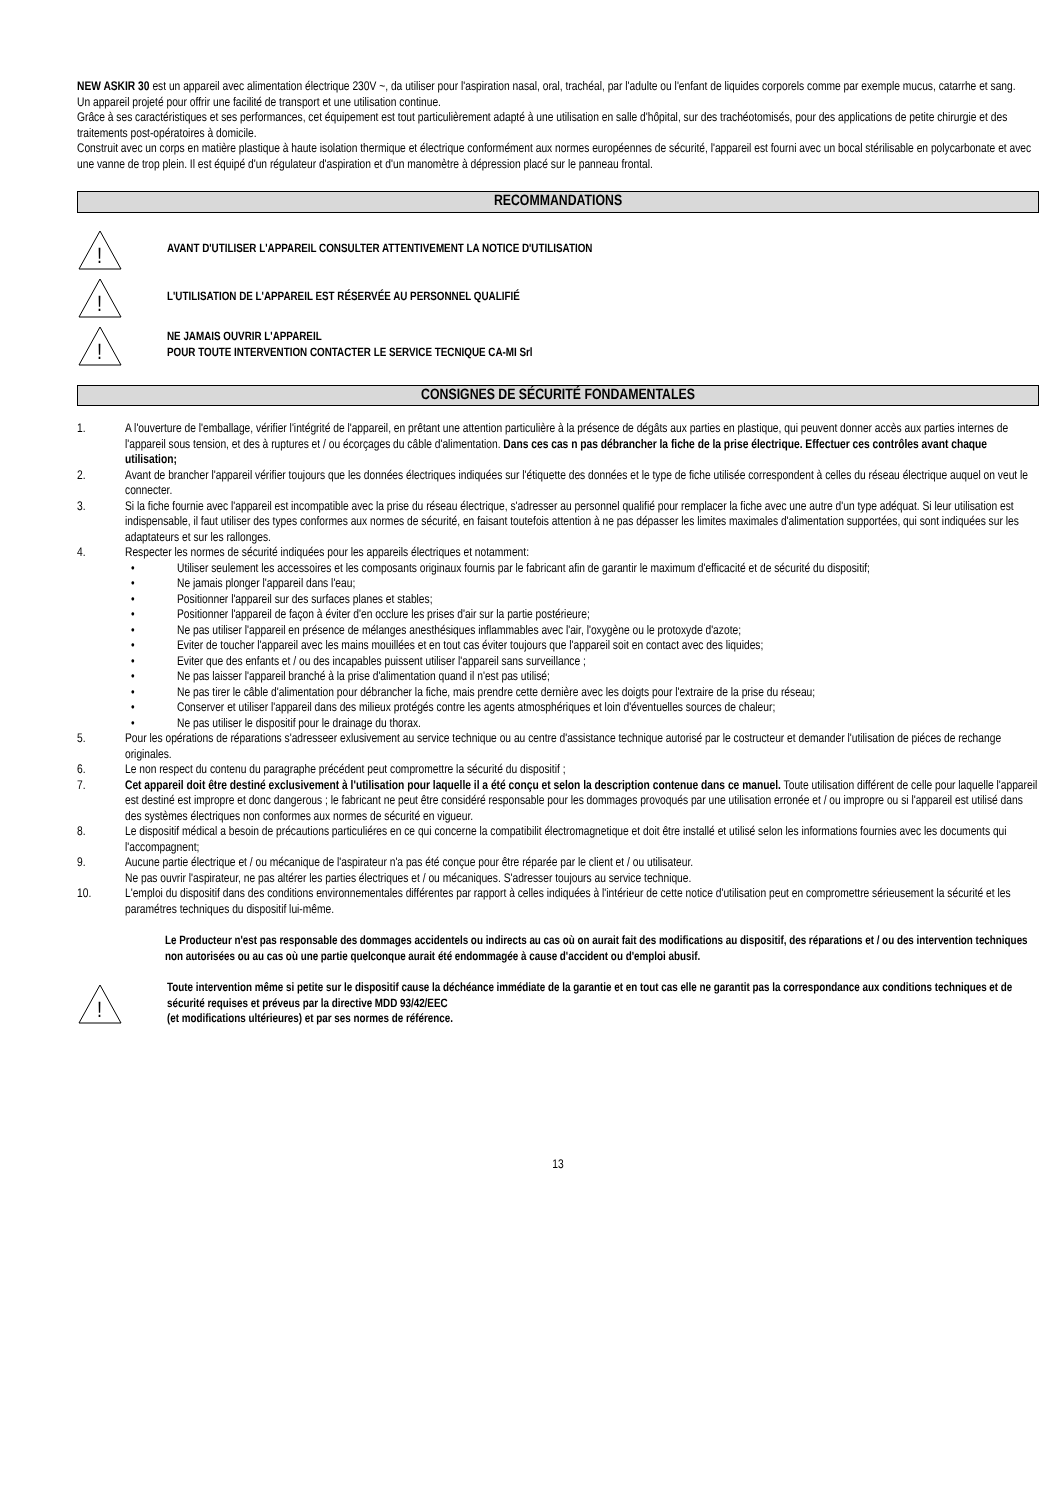NEW ASKIR 30 est un appareil avec alimentation électrique 230V ~, da utiliser pour l'aspiration nasal, oral, trachéal, par l'adulte ou l'enfant de liquides corporels comme par exemple mucus, catarrhe et sang.
Un appareil projeté pour offrir une facilité de transport et une utilisation continue.
Grâce à ses caractéristiques et ses performances, cet équipement est tout particulièrement adapté à une utilisation en salle d'hôpital, sur des trachéotomisés, pour des applications de petite chirurgie et des traitements post-opératoires à domicile.
Construit avec un corps en matière plastique à haute isolation thermique et électrique conformément aux normes européennes de sécurité, l'appareil est fourni avec un bocal stérilisable en polycarbonate et avec une vanne de trop plein. Il est équipé d'un régulateur d'aspiration et d'un manomètre à dépression placé sur le panneau frontal.
RECOMMANDATIONS
!
AVANT D'UTILISER L'APPAREIL CONSULTER ATTENTIVEMENT LA NOTICE D'UTILISATION
!
L'UTILISATION DE L'APPAREIL EST RÉSERVÉE AU PERSONNEL QUALIFIÉ
!
NE JAMAIS OUVRIR L'APPAREIL
POUR TOUTE INTERVENTION CONTACTER LE SERVICE TECNIQUE CA-MI Srl
CONSIGNES DE SÉCURITÉ FONDAMENTALES
1. A l'ouverture de l'emballage, vérifier l'intégrité de l'appareil, en prêtant une attention particulière à la présence de dégâts aux parties en plastique, qui peuvent donner accès aux parties internes de l'appareil sous tension, et des à ruptures et / ou écorçages du câble d'alimentation. Dans ces cas n pas débrancher la fiche de la prise électrique. Effectuer ces contrôles avant chaque utilisation;
2. Avant de brancher l'appareil vérifier toujours que les données électriques indiquées sur l'étiquette des données et le type de fiche utilisée correspondent à celles du réseau électrique auquel on veut le connecter.
3. Si la fiche fournie avec l'appareil est incompatible avec la prise du réseau électrique, s'adresser au personnel qualifié pour remplacer la fiche avec une autre d'un type adéquat. Si leur utilisation est indispensable, il faut utiliser des types conformes aux normes de sécurité, en faisant toutefois attention à ne pas dépasser les limites maximales d'alimentation supportées, qui sont indiquées sur les adaptateurs et sur les rallonges.
4. Respecter les normes de sécurité indiquées pour les appareils électriques et notamment:
• Utiliser seulement les accessoires et les composants originaux fournis par le fabricant afin de garantir le maximum d'efficacité et de sécurité du dispositif;
• Ne jamais plonger l'appareil dans l'eau;
• Positionner l'appareil sur des surfaces planes et stables;
• Positionner l'appareil de façon à éviter d'en occlure les prises d'air sur la partie postérieure;
• Ne pas utiliser l'appareil en présence de mélanges anesthésiques inflammables avec l'air, l'oxygène ou le protoxyde d'azote;
• Eviter de toucher l'appareil avec les mains mouillées et en tout cas éviter toujours que l'appareil soit en contact avec des liquides;
• Eviter que des enfants et / ou des incapables puissent utiliser l'appareil sans surveillance ;
• Ne pas laisser l'appareil branché à la prise d'alimentation quand il n'est pas utilisé;
• Ne pas tirer le câble d'alimentation pour débrancher la fiche, mais prendre cette dernière avec les doigts pour l'extraire de la prise du réseau;
• Conserver et utiliser l'appareil dans des milieux protégés contre les agents atmosphériques et loin d'éventuelles sources de chaleur;
• Ne pas utiliser le dispositif pour le drainage du thorax.
5. Pour les opérations de réparations s'adresseer exlusivement au service technique ou au centre d'assistance technique autorisé par le costructeur et demander l'utilisation de piéces de rechange originales.
6. Le non respect du contenu du paragraphe précédent peut compromettre la sécurité du dispositif ;
7. Cet appareil doit être destiné exclusivement à l'utilisation pour laquelle il a été conçu et selon la description contenue dans ce manuel. Toute utilisation différent de celle pour laquelle l'appareil est destiné est impropre et donc dangerous ; le fabricant ne peut être considéré responsable pour les dommages provoqués par une utilisation erronée et / ou impropre ou si l'appareil est utilisé dans des systèmes électriques non conformes aux normes de sécurité en vigueur.
8. Le dispositif médical a besoin de précautions particuliéres en ce qui concerne la compatibilit électromagnetique et doit être installé et utilisé selon les informations fournies avec les documents qui l'accompagnent;
9. Aucune partie électrique et / ou mécanique de l'aspirateur n'a pas été conçue pour être réparée par le client et / ou utilisateur.
Ne pas ouvrir l'aspirateur, ne pas altérer les parties électriques et / ou mécaniques. S'adresser toujours au service technique.
10. L'emploi du dispositif dans des conditions environnementales différentes par rapport à celles indiquées à l'intérieur de cette notice d'utilisation peut en compromettre sérieusement la sécurité et les paramétres techniques du dispositif lui-même.
Le Producteur n'est pas responsable des dommages accidentels ou indirects au cas où on aurait fait des modifications au dispositif, des réparations et / ou des intervention techniques non autorisées ou au cas où une partie quelconque aurait été endommagée à cause d'accident ou d'emploi abusif.
!
Toute intervention même si petite sur le dispositif cause la déchéance immédiate de la garantie et en tout cas elle ne garantit pas la correspondance aux conditions techniques et de sécurité requises et préveus par la directive MDD 93/42/EEC
(et modifications ultérieures) et par ses normes de référence.
13